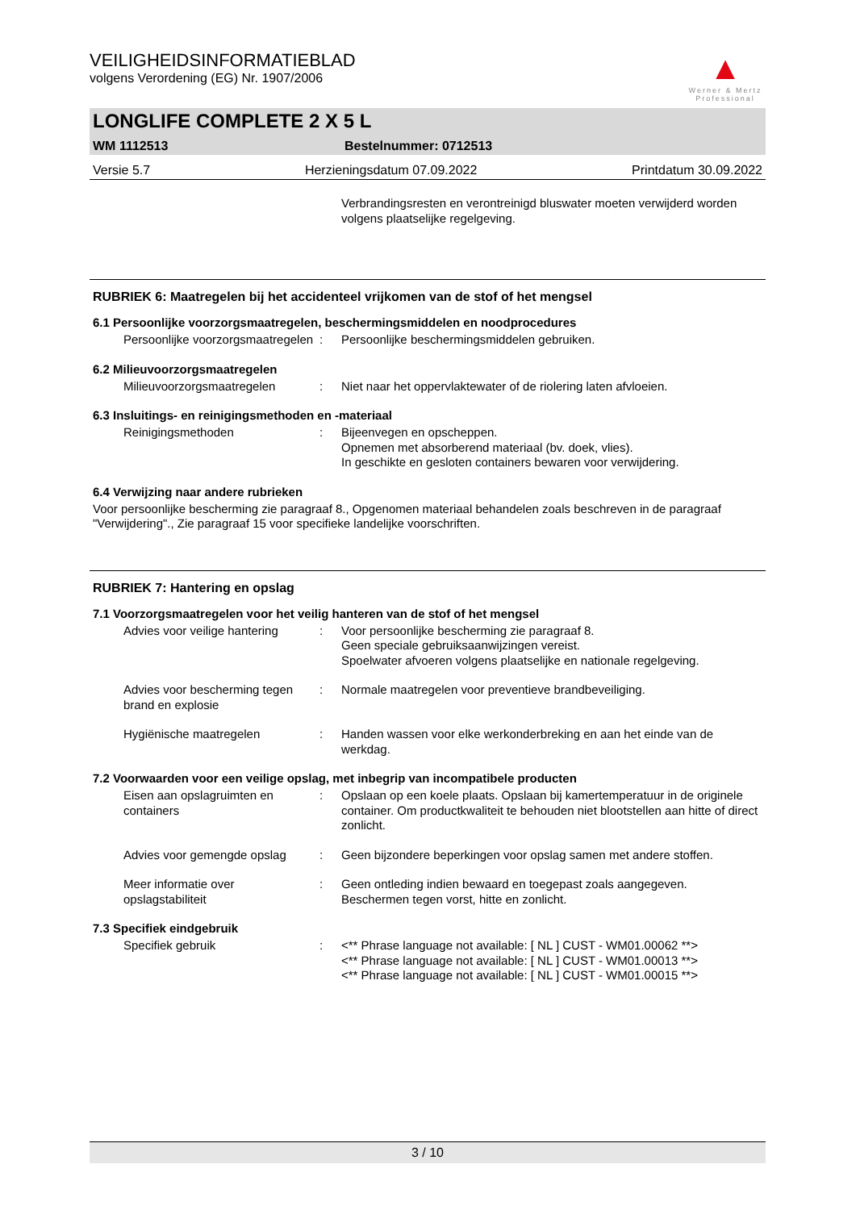▲
Werner & Mertz Professional
VEILIGHEIDSINFORMATIEBLAD
volgens Verordening (EG) Nr. 1907/2006
LONGLIFE COMPLETE 2 X 5 L
WM 1112513 Bestelnummer: 0712513
Versie 5.7 Herzieningsdatum 07.09.2022 Printdatum 30.09.2022
Verbrandingsresten en verontreinigd bluswater moeten verwijderd worden volgens plaatselijke regelgeving.
RUBRIEK 6: Maatregelen bij het accidenteel vrijkomen van de stof of het mengsel
6.1 Persoonlijke voorzorgsmaatregelen, beschermingsmiddelen en noodprocedures
Persoonlijke voorzorgsmaatregelen
: Persoonlijke beschermingsmiddelen gebruiken.
6.2 Milieuvoorzorgsmaatregelen
Milieuvoorzorgsmaatregelen : Niet naar het oppervlaktewater of de riolering laten afvloeien.
6.3 Insluitings- en reinigingsmethoden en -materiaal
Reinigingsmethoden : Bijeenvegen en opscheppen.
Opnemen met absorberend materiaal (bv. doek, vlies).
In geschikte en gesloten containers bewaren voor verwijdering.
6.4 Verwijzing naar andere rubrieken
Voor persoonlijke bescherming zie paragraaf 8., Opgenomen materiaal behandelen zoals beschreven in de paragraaf "Verwijdering"., Zie paragraaf 15 voor specifieke landelijke voorschriften.
RUBRIEK 7: Hantering en opslag
7.1 Voorzorgsmaatregelen voor het veilig hanteren van de stof of het mengsel
Advies voor veilige hantering
: Voor persoonlijke bescherming zie paragraaf 8.
Geen speciale gebruiksaanwijzingen vereist.
Spoelwater afvoeren volgens plaatselijke en nationale regelgeving.
Advies voor bescherming tegen brand en explosie
: Normale maatregelen voor preventieve brandbeveiliging.
Hygiënische maatregelen : Handen wassen voor elke werkonderbreking en aan het einde van de werkdag.
7.2 Voorwaarden voor een veilige opslag, met inbegrip van incompatibele producten
Eisen aan opslagruimten en containers
: Opslaan op een koele plaats. Opslaan bij kamertemperatuur in de originele container. Om productkwaliteit te behouden niet blootstellen aan hitte of direct zonlicht.
Advies voor gemengde opslag : Geen bijzondere beperkingen voor opslag samen met andere stoffen.
Meer informatie over opslagstabiliteit
: Geen ontleding indien bewaard en toegepast zoals aangegeven.
Beschermen tegen vorst, hitte en zonlicht.
7.3 Specifiek eindgebruik
Specifiek gebruik : <** Phrase language not available: [ NL ] CUST - WM01.00062 **>
<** Phrase language not available: [ NL ] CUST - WM01.00013 **>
<** Phrase language not available: [ NL ] CUST - WM01.00015 **>
3 / 10